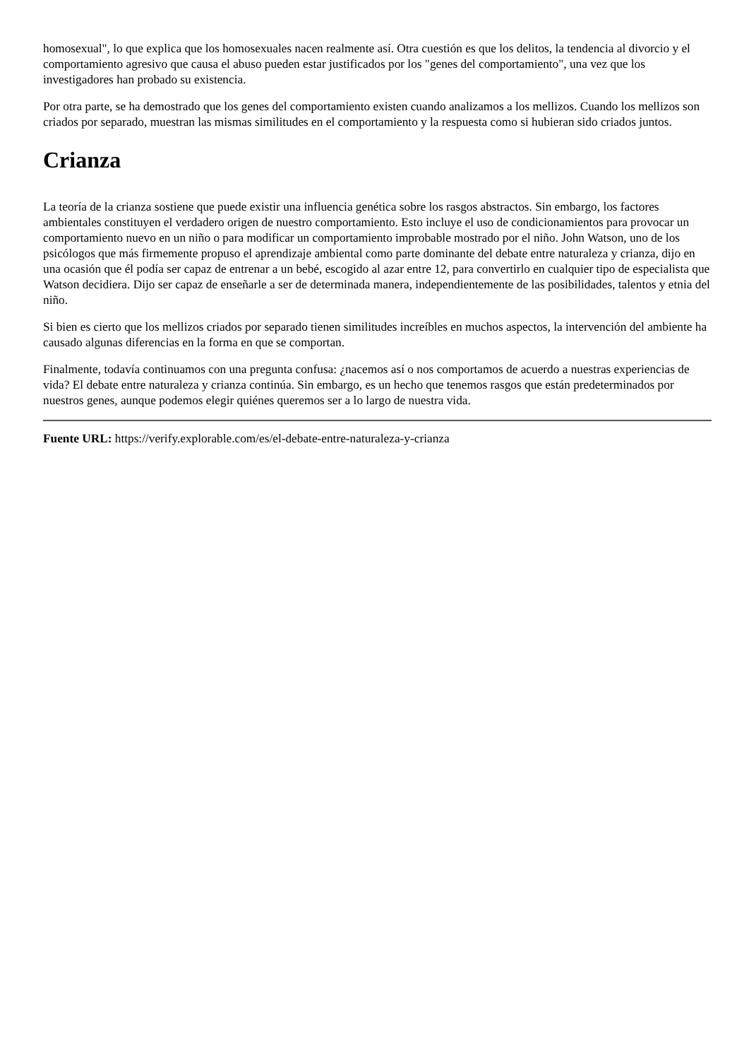homosexual", lo que explica que los homosexuales nacen realmente así. Otra cuestión es que los delitos, la tendencia al divorcio y el comportamiento agresivo que causa el abuso pueden estar justificados por los "genes del comportamiento", una vez que los investigadores han probado su existencia.
Por otra parte, se ha demostrado que los genes del comportamiento existen cuando analizamos a los mellizos. Cuando los mellizos son criados por separado, muestran las mismas similitudes en el comportamiento y la respuesta como si hubieran sido criados juntos.
Crianza
La teoría de la crianza sostiene que puede existir una influencia genética sobre los rasgos abstractos. Sin embargo, los factores ambientales constituyen el verdadero origen de nuestro comportamiento. Esto incluye el uso de condicionamientos para provocar un comportamiento nuevo en un niño o para modificar un comportamiento improbable mostrado por el niño. John Watson, uno de los psicólogos que más firmemente propuso el aprendizaje ambiental como parte dominante del debate entre naturaleza y crianza, dijo en una ocasión que él podía ser capaz de entrenar a un bebé, escogido al azar entre 12, para convertirlo en cualquier tipo de especialista que Watson decidiera. Dijo ser capaz de enseñarle a ser de determinada manera, independientemente de las posibilidades, talentos y etnia del niño.
Si bien es cierto que los mellizos criados por separado tienen similitudes increíbles en muchos aspectos, la intervención del ambiente ha causado algunas diferencias en la forma en que se comportan.
Finalmente, todavía continuamos con una pregunta confusa: ¿nacemos así o nos comportamos de acuerdo a nuestras experiencias de vida? El debate entre naturaleza y crianza continúa. Sin embargo, es un hecho que tenemos rasgos que están predeterminados por nuestros genes, aunque podemos elegir quiénes queremos ser a lo largo de nuestra vida.
Fuente URL: https://verify.explorable.com/es/el-debate-entre-naturaleza-y-crianza